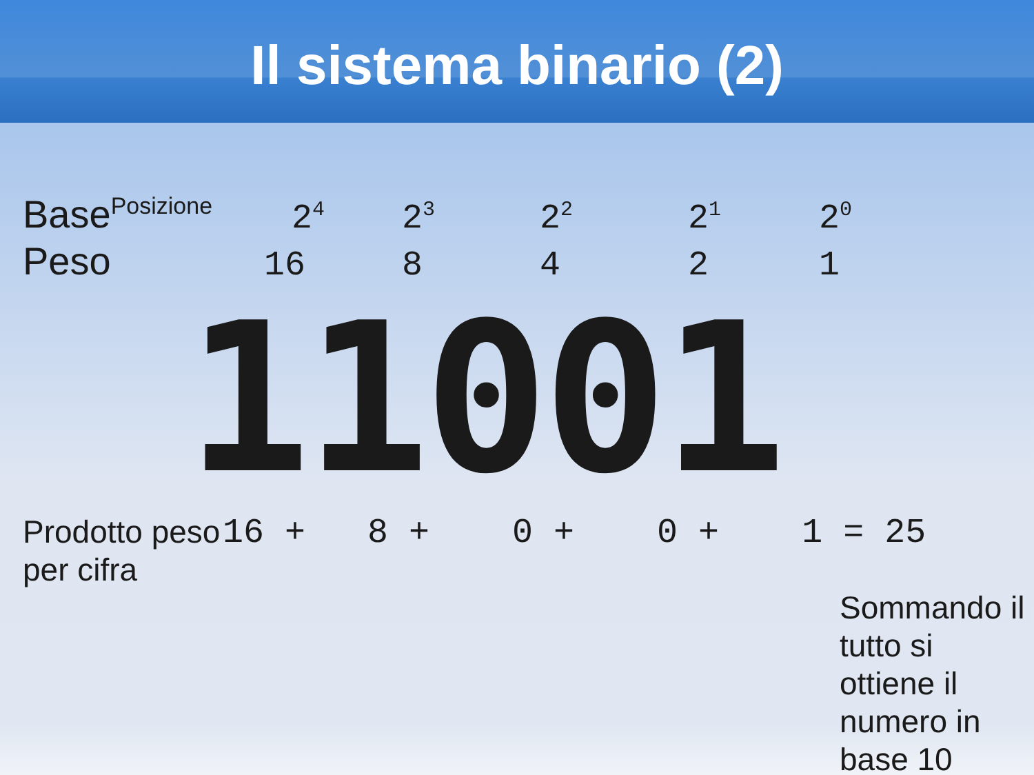Il sistema binario (2)
Base<sup>Posizione</sup>
2<sup>4</sup>
2<sup>3</sup>
2<sup>2</sup>
2<sup>1</sup>
2<sup>0</sup>
Peso 16 8 4 2 1
11001
Prodotto peso per cifra
16 + 8 + 0 + 0 + 1 = 25
Sommando il tutto si ottiene il numero in base 10